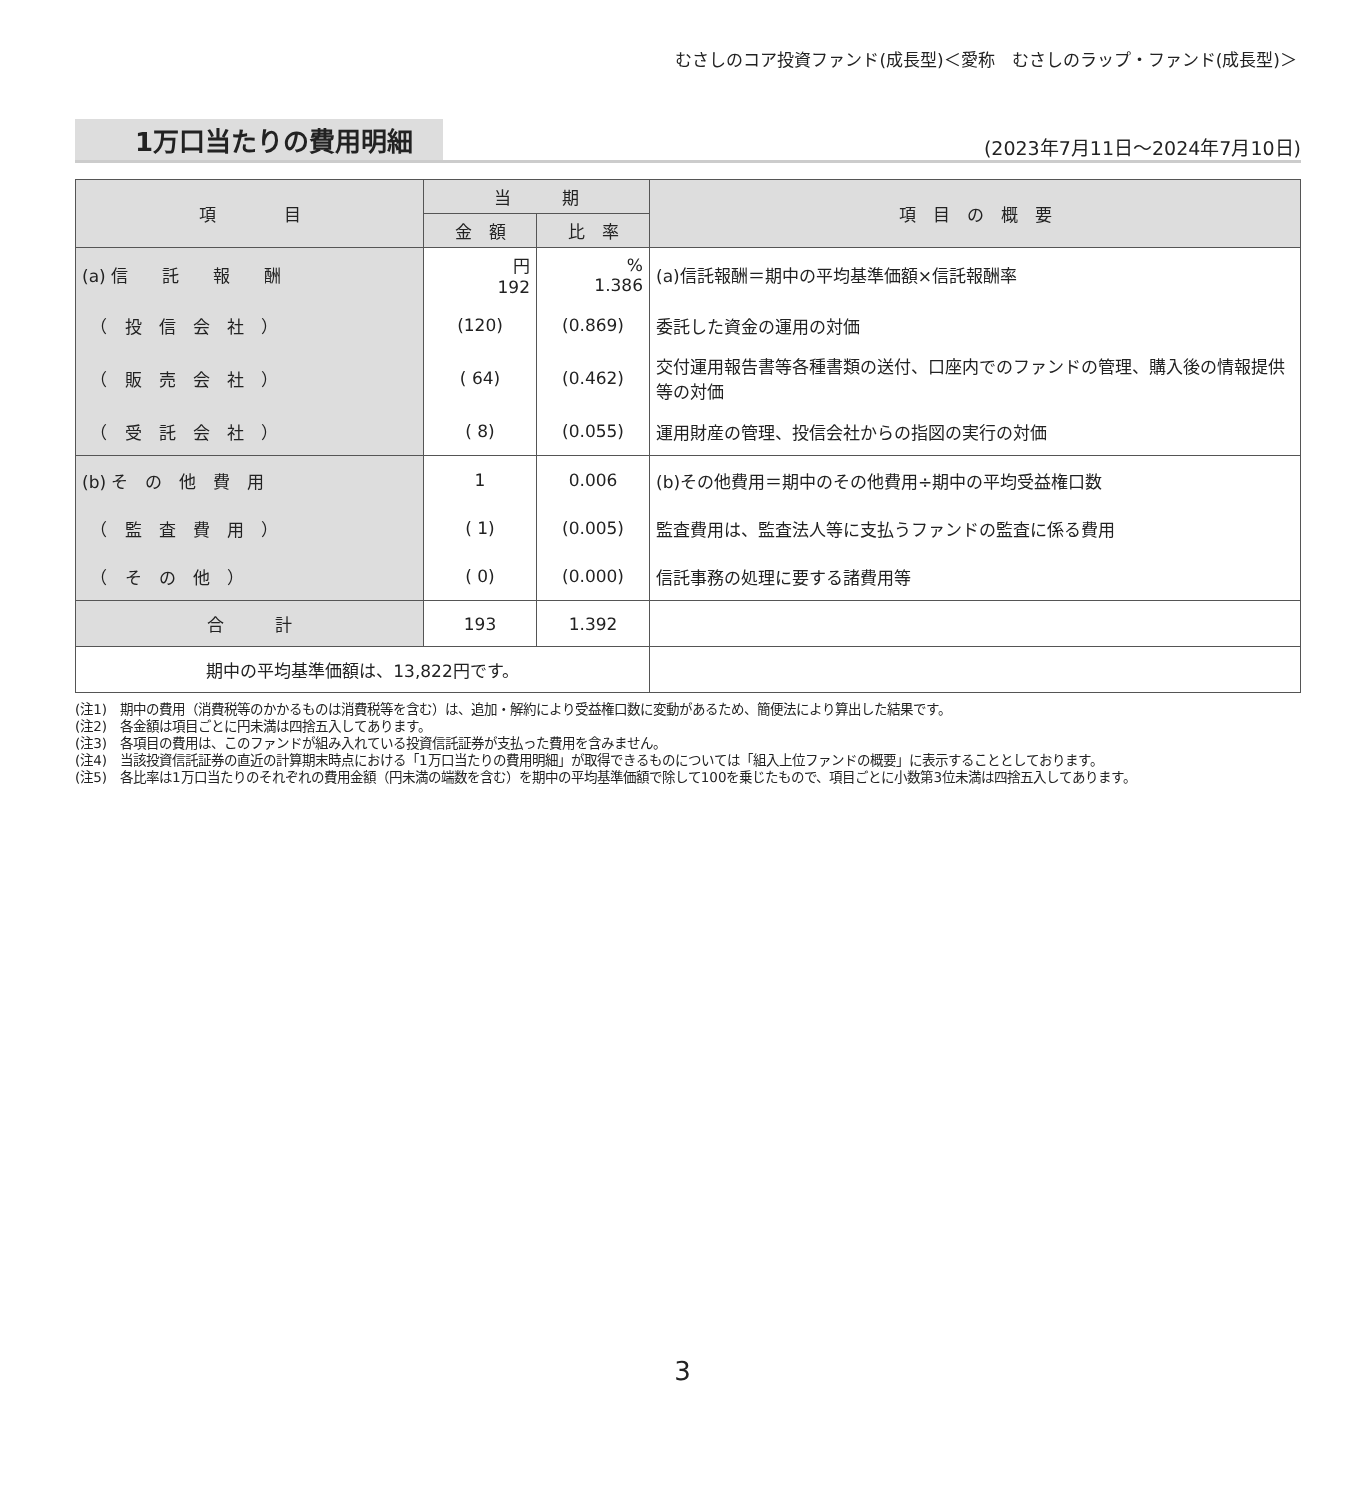むさしのコア投資ファンド(成長型)＜愛称　むさしのラップ・ファンド(成長型)＞
1万口当たりの費用明細
(2023年7月11日～2024年7月10日)
| 項 目 | 当 期 | | 項 目 の 概 要 |
| --- | --- | --- | --- |
| | 金 額 | 比 率 | |
| (a) 信 託 報 酬 | 円 192 | % 1.386 | (a)信託報酬＝期中の平均基準価額×信託報酬率 |
| （ 投 信 会 社 ） | (120) | (0.869) | 委託した資金の運用の対価 |
| （ 販 売 会 社 ） | ( 64) | (0.462) | 交付運用報告書等各種書類の送付、口座内でのファンドの管理、購入後の情報提供等の対価 |
| （ 受 託 会 社 ） | ( 8) | (0.055) | 運用財産の管理、投信会社からの指図の実行の対価 |
| (b) そ の 他 費 用 | 1 | 0.006 | (b)その他費用＝期中のその他費用÷期中の平均受益権口数 |
| （ 監 査 費 用 ） | ( 1) | (0.005) | 監査費用は、監査法人等に支払うファンドの監査に係る費用 |
| （ そ の 他 ） | ( 0) | (0.000) | 信託事務の処理に要する諸費用等 |
| 合 計 | 193 | 1.392 | |
| 期中の平均基準価額は、13,822円です。 | | | |
(注1)　期中の費用（消費税等のかかるものは消費税等を含む）は、追加・解約により受益権口数に変動があるため、簡便法により算出した結果です。
(注2)　各金額は項目ごとに円未満は四捨五入してあります。
(注3)　各項目の費用は、このファンドが組み入れている投資信託証券が支払った費用を含みません。
(注4)　当該投資信託証券の直近の計算期末時点における「1万口当たりの費用明細」が取得できるものについては「組入上位ファンドの概要」に表示することとしております。
(注5)　各比率は1万口当たりのそれぞれの費用金額（円未満の端数を含む）を期中の平均基準価額で除して100を乗じたもので、項目ごとに小数第3位未満は四捨五入してあります。
3